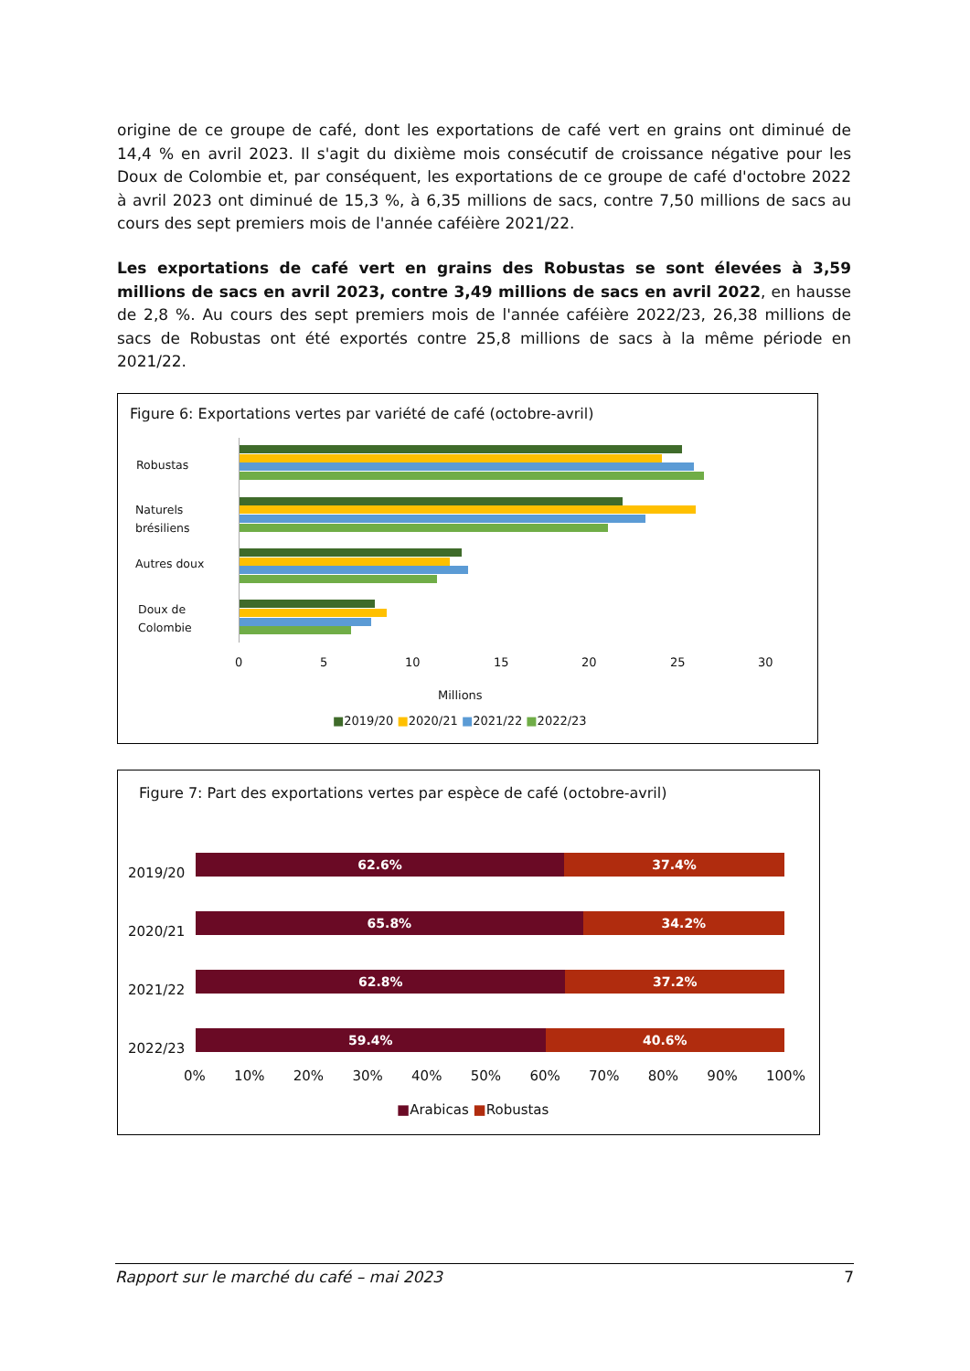origine de ce groupe de café, dont les exportations de café vert en grains ont diminué de 14,4 % en avril 2023. Il s'agit du dixième mois consécutif de croissance négative pour les Doux de Colombie et, par conséquent, les exportations de ce groupe de café d'octobre 2022 à avril 2023 ont diminué de 15,3 %, à 6,35 millions de sacs, contre 7,50 millions de sacs au cours des sept premiers mois de l'année caféière 2021/22.
Les exportations de café vert en grains des Robustas se sont élevées à 3,59 millions de sacs en avril 2023, contre 3,49 millions de sacs en avril 2022, en hausse de 2,8 %. Au cours des sept premiers mois de l'année caféière 2022/23, 26,38 millions de sacs de Robustas ont été exportés contre 25,8 millions de sacs à la même période en 2021/22.
Figure 6: Exportations vertes par variété de café (octobre-avril)
Robustas
Naturels
brésiliens
Autres doux
Doux de
Colombie
0 5 10 15 20 25 30
Millions
■2019/20 ■2020/21 ■2021/22 ■2022/23
Figure 7: Part des exportations vertes par espèce de café (octobre-avril)
62.6% 37.4%
65.8% 34.2%
62.8% 37.2%
59.4% 40.6%
2019/20
2020/21
2021/22
2022/23
0% 10% 20% 30% 40% 50% 60% 70% 80% 90% 100%
■Arabicas ■Robustas
Rapport sur le marché du café – mai 2023 7